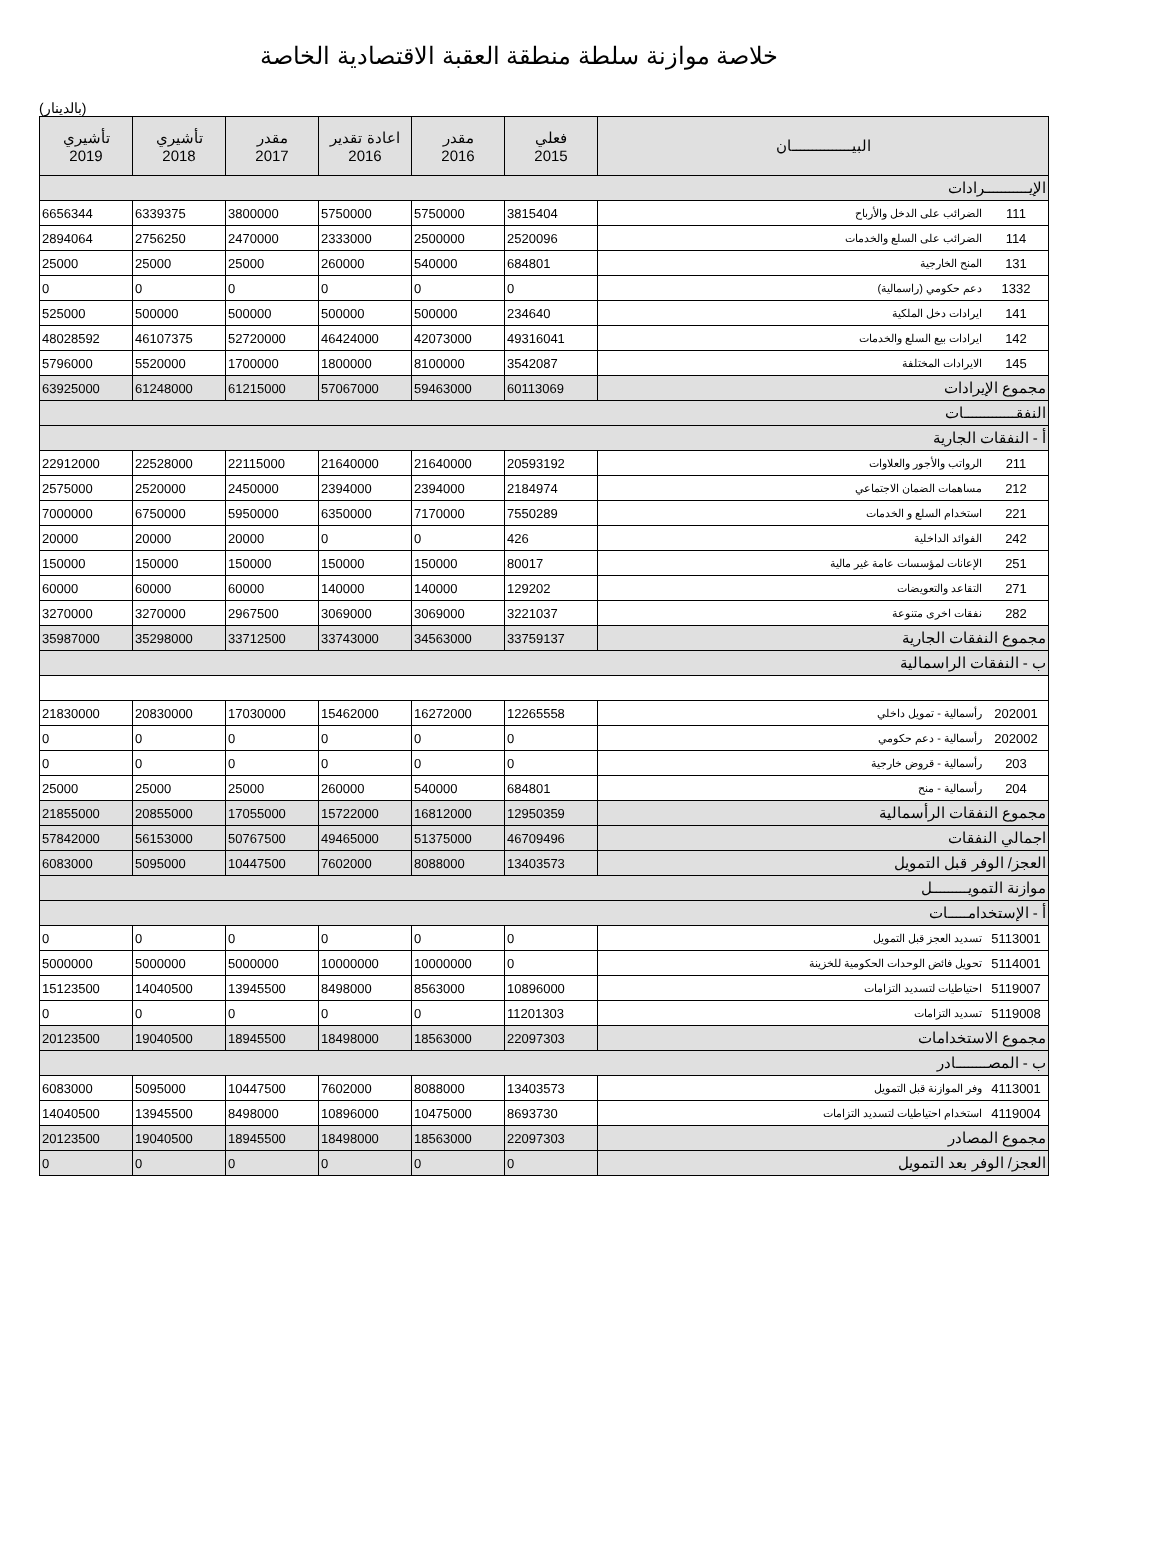خلاصة موازنة سلطة منطقة العقبة الاقتصادية الخاصة
(بالدينار)
| البيـــــــــــــــان | | فعلي 2015 | مقدر 2016 | اعادة تقدير 2016 | مقدر 2017 | تأشيري 2018 | تأشيري 2019 |
| --- | --- | --- | --- | --- | --- | --- | --- |
| الإيـــــــــــرادات | | | | | | | |
| 111 | الضرائب على الدخل والأرباح | 3815404 | 5750000 | 5750000 | 3800000 | 6339375 | 6656344 |
| 114 | الضرائب على السلع والخدمات | 2520096 | 2500000 | 2333000 | 2470000 | 2756250 | 2894064 |
| 131 | المنح الخارجية | 684801 | 540000 | 260000 | 25000 | 25000 | 25000 |
| 1332 | دعم حكومي (راسمالية) | 0 | 0 | 0 | 0 | 0 | 0 |
| 141 | ايرادات دخل الملكية | 234640 | 500000 | 500000 | 500000 | 500000 | 525000 |
| 142 | ايرادات بيع السلع والخدمات | 49316041 | 42073000 | 46424000 | 52720000 | 46107375 | 48028592 |
| 145 | الايرادات المختلفة | 3542087 | 8100000 | 1800000 | 1700000 | 5520000 | 5796000 |
| مجموع الإيرادات | | 60113069 | 59463000 | 57067000 | 61215000 | 61248000 | 63925000 |
| النفقـــــــــــــات | | | | | | | |
| أ - النفقات الجارية | | | | | | | |
| 211 | الرواتب والأجور والعلاوات | 20593192 | 21640000 | 21640000 | 22115000 | 22528000 | 22912000 |
| 212 | مساهمات الضمان الاجتماعي | 2184974 | 2394000 | 2394000 | 2450000 | 2520000 | 2575000 |
| 221 | استخدام السلع و الخدمات | 7550289 | 7170000 | 6350000 | 5950000 | 6750000 | 7000000 |
| 242 | الفوائد الداخلية | 426 | 0 | 0 | 20000 | 20000 | 20000 |
| 251 | الإعانات لمؤسسات عامة غير مالية | 80017 | 150000 | 150000 | 150000 | 150000 | 150000 |
| 271 | التقاعد والتعويضات | 129202 | 140000 | 140000 | 60000 | 60000 | 60000 |
| 282 | نفقات اخرى متنوعة | 3221037 | 3069000 | 3069000 | 2967500 | 3270000 | 3270000 |
| مجموع النفقات الجارية | | 33759137 | 34563000 | 33743000 | 33712500 | 35298000 | 35987000 |
| ب - النفقات الراسمالية | | | | | | | |
| 202001 | رأسمالية - تمويل داخلي | 12265558 | 16272000 | 15462000 | 17030000 | 20830000 | 21830000 |
| 202002 | رأسمالية - دعم حكومي | 0 | 0 | 0 | 0 | 0 | 0 |
| 203 | رأسمالية - قروض خارجية | 0 | 0 | 0 | 0 | 0 | 0 |
| 204 | رأسمالية - منح | 684801 | 540000 | 260000 | 25000 | 25000 | 25000 |
| مجموع النفقات الرأسمالية | | 12950359 | 16812000 | 15722000 | 17055000 | 20855000 | 21855000 |
| اجمالي النفقات | | 46709496 | 51375000 | 49465000 | 50767500 | 56153000 | 57842000 |
| العجز/ الوفر قبل التمويل | | 13403573 | 8088000 | 7602000 | 10447500 | 5095000 | 6083000 |
| موازنة التمويـــــــــل | | | | | | | |
| أ - الإستخدامـــــات | | | | | | | |
| 5113001 | تسديد العجز قبل التمويل | 0 | 0 | 0 | 0 | 0 | 0 |
| 5114001 | تحويل فائض الوحدات الحكومية للخزينة | 0 | 10000000 | 10000000 | 5000000 | 5000000 | 5000000 |
| 5119007 | احتياطيات لتسديد التزامات | 10896000 | 8563000 | 8498000 | 13945500 | 14040500 | 15123500 |
| 5119008 | تسديد التزامات | 11201303 | 0 | 0 | 0 | 0 | 0 |
| مجموع الاستخدامات | | 22097303 | 18563000 | 18498000 | 18945500 | 19040500 | 20123500 |
| ب - المصــــــــادر | | | | | | | |
| 4113001 | وفر الموازنة قبل التمويل | 13403573 | 8088000 | 7602000 | 10447500 | 5095000 | 6083000 |
| 4119004 | استخدام احتياطيات لتسديد التزامات | 8693730 | 10475000 | 10896000 | 8498000 | 13945500 | 14040500 |
| مجموع المصادر | | 22097303 | 18563000 | 18498000 | 18945500 | 19040500 | 20123500 |
| العجز/ الوفر بعد التمويل | | 0 | 0 | 0 | 0 | 0 | 0 |